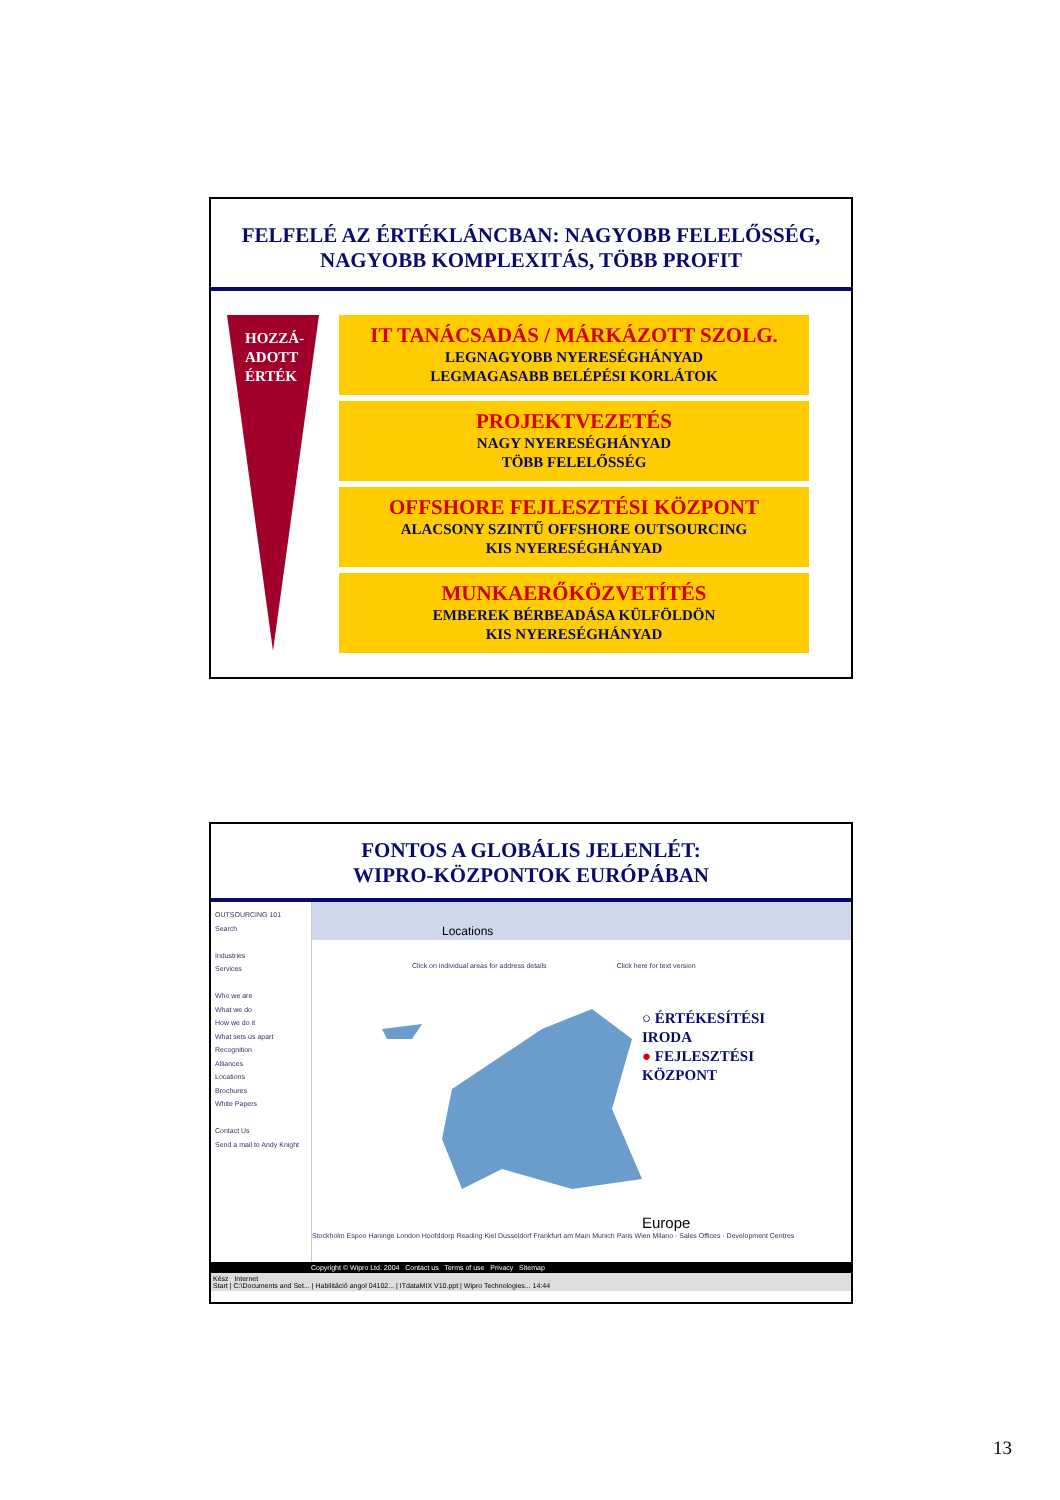FELFELÉ AZ ÉRTÉKLÁNCBAN: NAGYOBB FELELŐSSÉG,
NAGYOBB KOMPLEXITÁS, TÖBB PROFIT
HOZZÁ-
ADOTT
ÉRTÉK
IT TANÁCSADÁS / MÁRKÁZOTT SZOLG.
LEGNAGYOBB NYERESÉGHÁNYAD
LEGMAGASABB BELÉPÉSI KORLÁTOK
PROJEKTVEZETÉS
NAGY NYERESÉGHÁNYAD
TÖBB FELELŐSSÉG
OFFSHORE FEJLESZTÉSI KÖZPONT
ALACSONY SZINTŰ OFFSHORE OUTSOURCING
KIS NYERESÉGHÁNYAD
MUNKAERŐKÖZVETÍTÉS
EMBEREK BÉRBEADÁSA KÜLFÖLDÖN
KIS NYERESÉGHÁNYAD
FONTOS A GLOBÁLIS JELENLÉT:
WIPRO-KÖZPONTOK EURÓPÁBAN
OUTSOURCING 101
Search
Industries
Services
Who we are
What we do
How we do it
What sets us apart
Recognition
Alliances
Locations
Brochures
White Papers
Contact Us
Send a mail to Andy Knight
Locations
Click on individual areas for address details Click here for text version
○ ÉRTÉKESÍTÉSI
IRODA
● FEJLESZTÉSI
KÖZPONT
Europe
Stockholm Espoo Haninge London Hoofddorp Reading Kiel Dusseldorf Frankfurt am Main Munich Paris Wien Milano · Sales Offices · Development Centres
Copyright © Wipro Ltd. 2004 Contact us Terms of use Privacy Sitemap
Kész Internet
Start | C:\Documents and Set... | Habilitáció angol 04102... | ITdataMIX V10.ppt | Wipro Technologies... 14:44
13